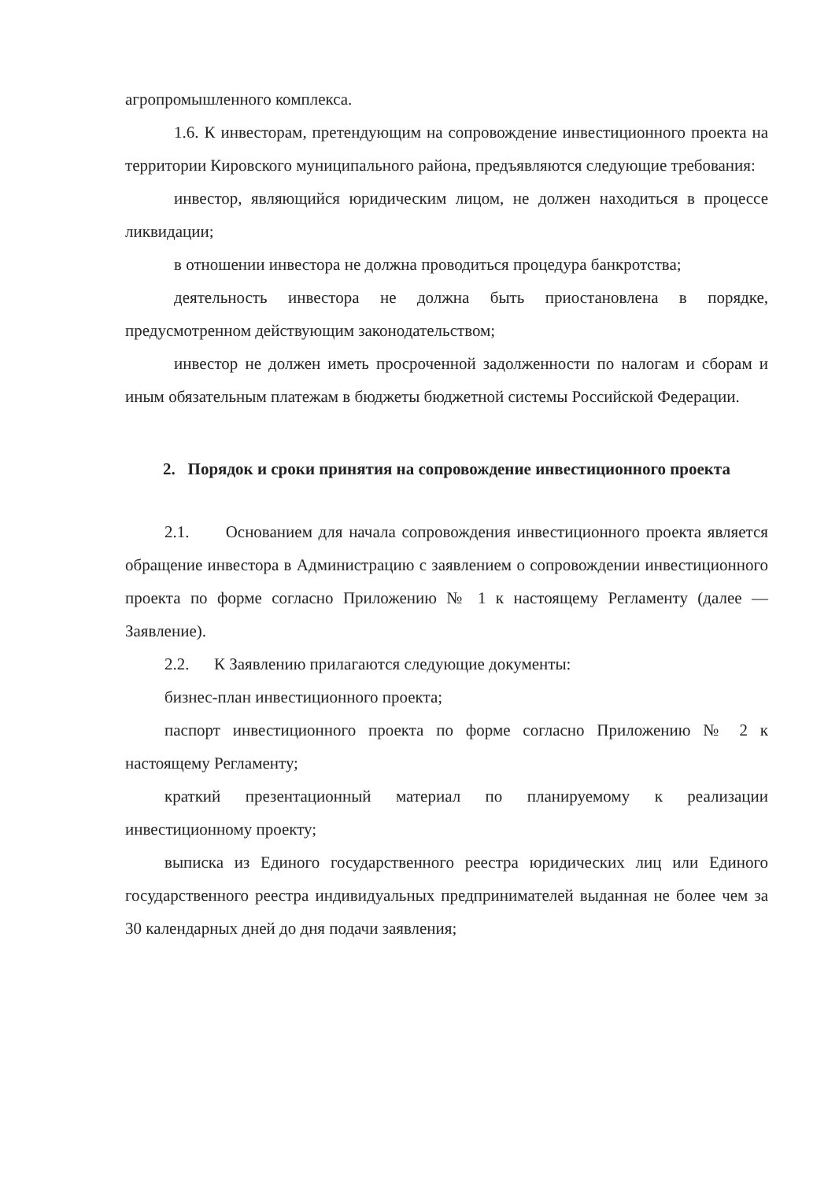агропромышленного комплекса.
1.6. К инвесторам, претендующим на сопровождение инвестиционного проекта на территории Кировского муниципального района, предъявляются следующие требования:
инвестор, являющийся юридическим лицом, не должен находиться в процессе ликвидации;
в отношении инвестора не должна проводиться процедура банкротства;
деятельность инвестора не должна быть приостановлена в порядке, предусмотренном действующим законодательством;
инвестор не должен иметь просроченной задолженности по налогам и сборам и иным обязательным платежам в бюджеты бюджетной системы Российской Федерации.
2. Порядок и сроки принятия на сопровождение инвестиционного проекта
2.1. Основанием для начала сопровождения инвестиционного проекта является обращение инвестора в Администрацию с заявлением о сопровождении инвестиционного проекта по форме согласно Приложению № 1 к настоящему Регламенту (далее — Заявление).
2.2. К Заявлению прилагаются следующие документы:
бизнес-план инвестиционного проекта;
паспорт инвестиционного проекта по форме согласно Приложению № 2 к настоящему Регламенту;
краткий презентационный материал по планируемому к реализации инвестиционному проекту;
выписка из Единого государственного реестра юридических лиц или Единого государственного реестра индивидуальных предпринимателей выданная не более чем за 30 календарных дней до дня подачи заявления;